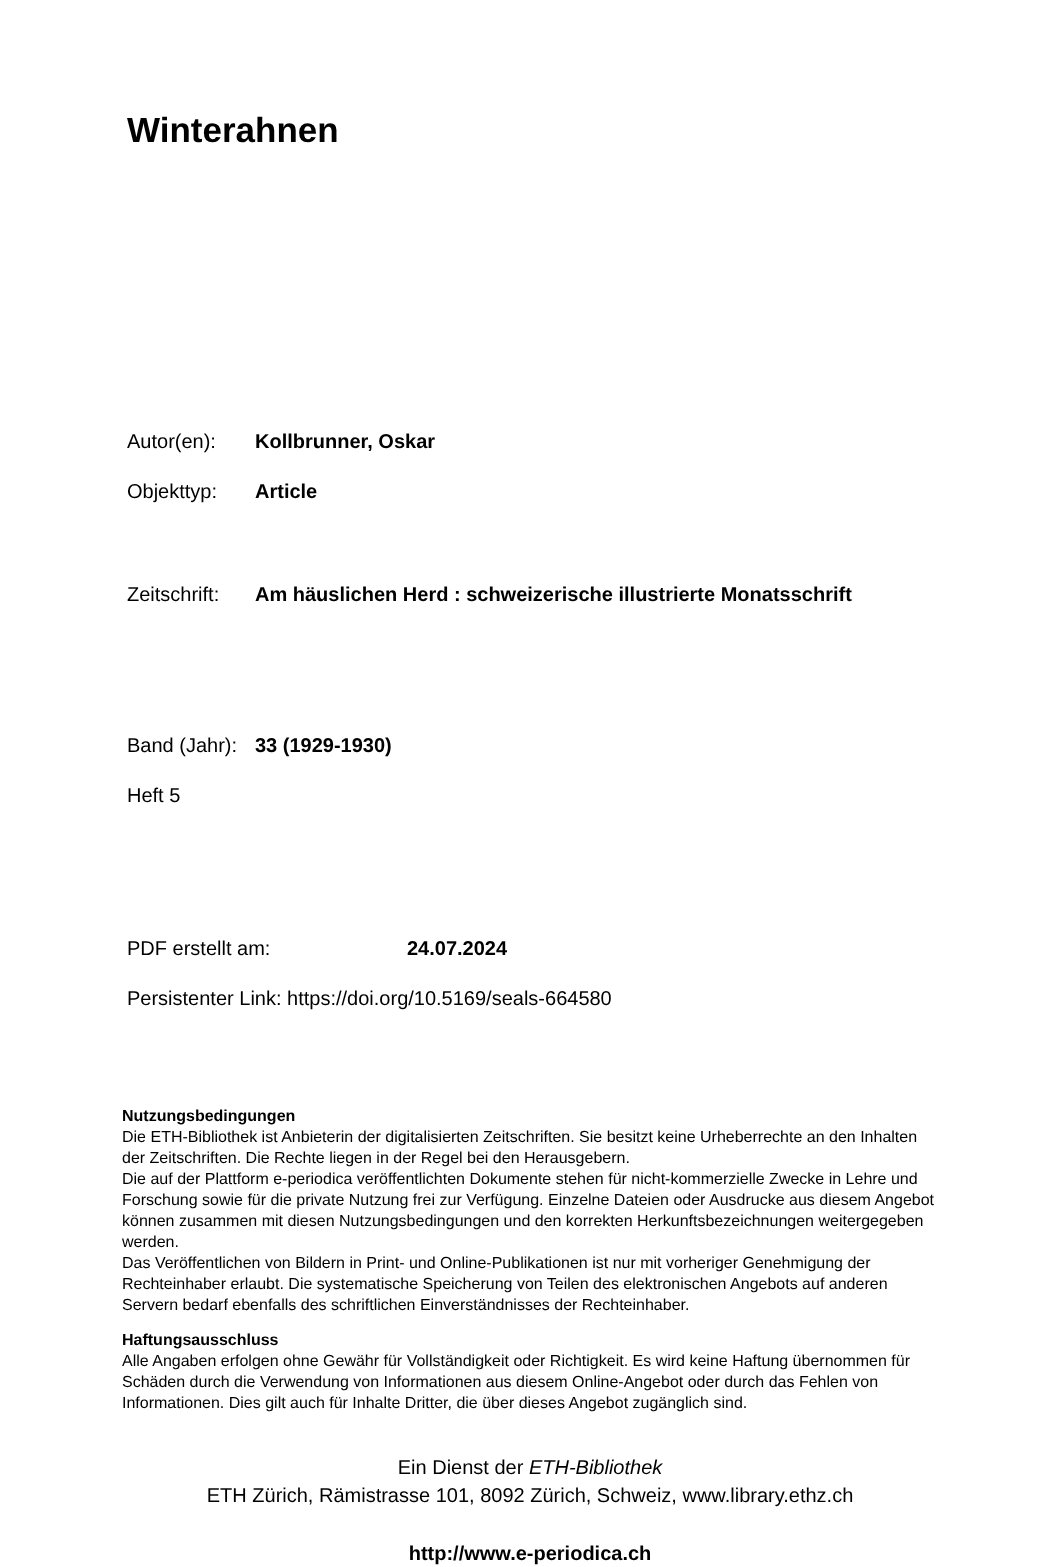Winterahnen
Autor(en): Kollbrunner, Oskar
Objekttyp: Article
Zeitschrift: Am häuslichen Herd : schweizerische illustrierte Monatsschrift
Band (Jahr): 33 (1929-1930)
Heft 5
PDF erstellt am: 24.07.2024
Persistenter Link: https://doi.org/10.5169/seals-664580
Nutzungsbedingungen
Die ETH-Bibliothek ist Anbieterin der digitalisierten Zeitschriften. Sie besitzt keine Urheberrechte an den Inhalten der Zeitschriften. Die Rechte liegen in der Regel bei den Herausgebern.
Die auf der Plattform e-periodica veröffentlichten Dokumente stehen für nicht-kommerzielle Zwecke in Lehre und Forschung sowie für die private Nutzung frei zur Verfügung. Einzelne Dateien oder Ausdrucke aus diesem Angebot können zusammen mit diesen Nutzungsbedingungen und den korrekten Herkunftsbezeichnungen weitergegeben werden.
Das Veröffentlichen von Bildern in Print- und Online-Publikationen ist nur mit vorheriger Genehmigung der Rechteinhaber erlaubt. Die systematische Speicherung von Teilen des elektronischen Angebots auf anderen Servern bedarf ebenfalls des schriftlichen Einverständnisses der Rechteinhaber.
Haftungsausschluss
Alle Angaben erfolgen ohne Gewähr für Vollständigkeit oder Richtigkeit. Es wird keine Haftung übernommen für Schäden durch die Verwendung von Informationen aus diesem Online-Angebot oder durch das Fehlen von Informationen. Dies gilt auch für Inhalte Dritter, die über dieses Angebot zugänglich sind.
Ein Dienst der ETH-Bibliothek
ETH Zürich, Rämistrasse 101, 8092 Zürich, Schweiz, www.library.ethz.ch
http://www.e-periodica.ch